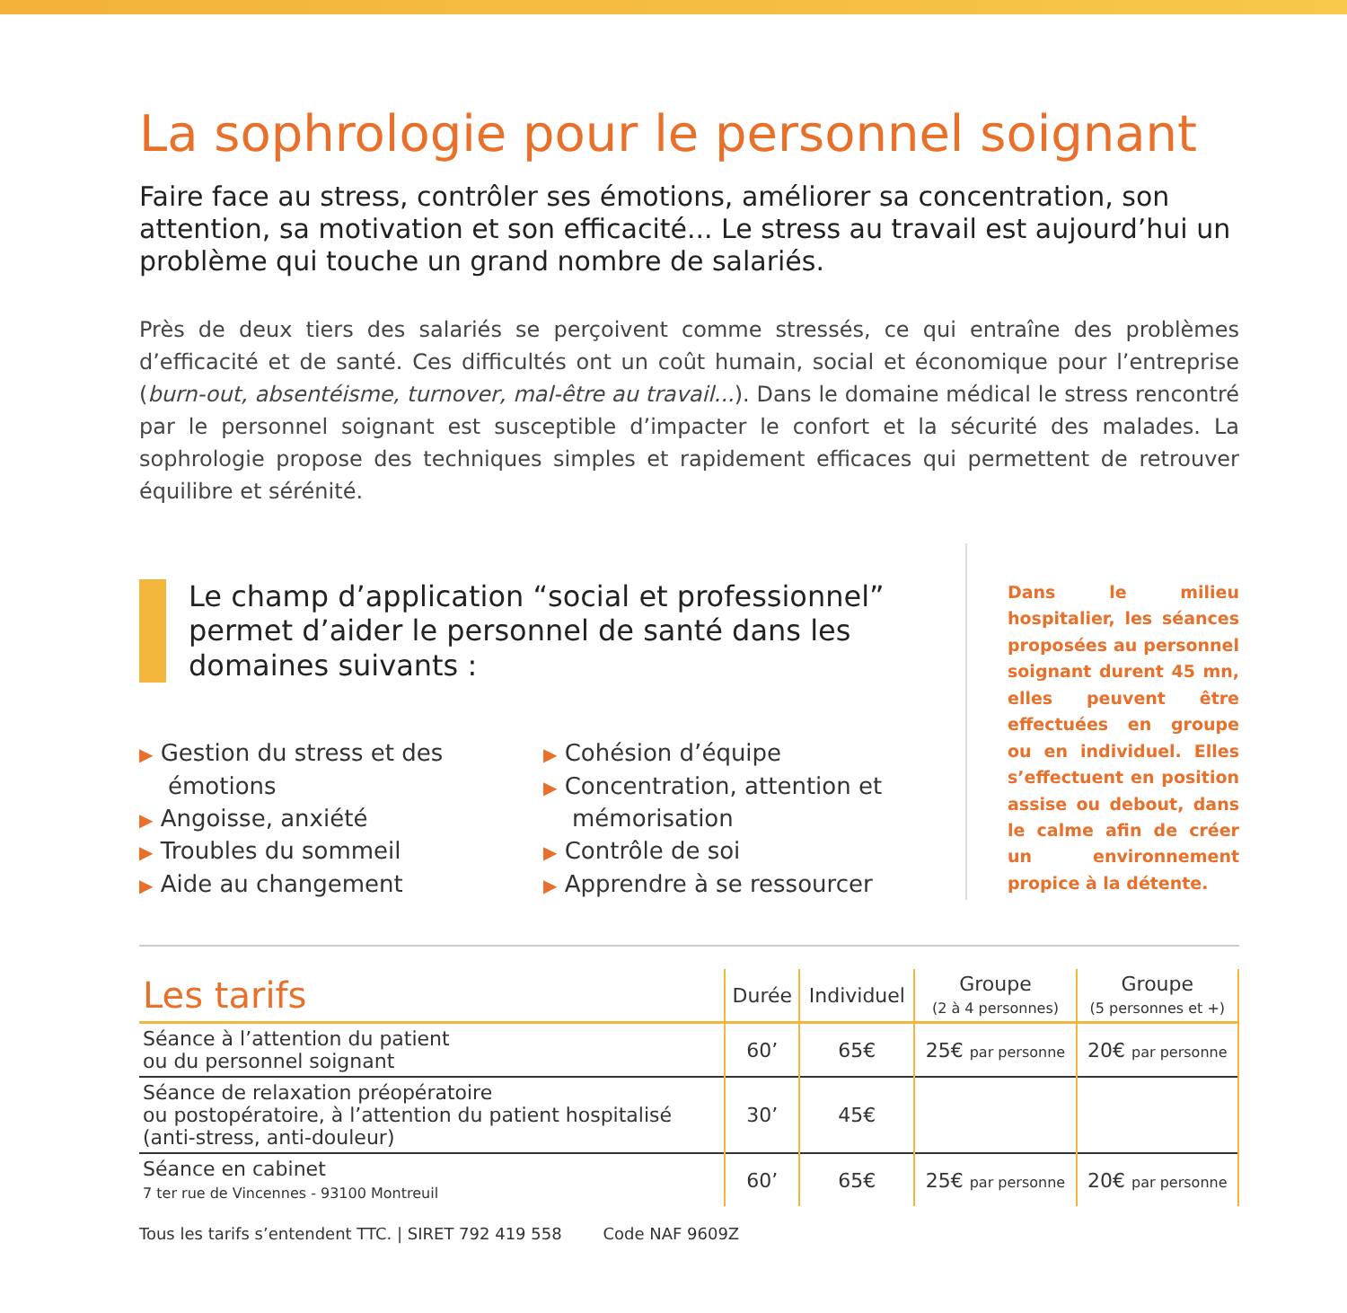La sophrologie pour le personnel soignant
Faire face au stress, contrôler ses émotions, améliorer sa concentration, son attention, sa motivation et son efficacité... Le stress au travail est aujourd’hui un problème qui touche un grand nombre de salariés.
Près de deux tiers des salariés se perçoivent comme stressés, ce qui entraîne des problèmes d’efficacité et de santé. Ces difficultés ont un coût humain, social et économique pour l’entreprise (burn-out, absentéisme, turnover, mal-être au travail...). Dans le domaine médical le stress rencontré par le personnel soignant est susceptible d’impacter le confort et la sécurité des malades. La sophrologie propose des techniques simples et rapidement efficaces qui permettent de retrouver équilibre et sérénité.
Le champ d’application “social et professionnel” permet d’aider le personnel de santé dans les domaines suivants :
▶ Gestion du stress et des émotions
▶ Angoisse, anxiété
▶ Troubles du sommeil
▶ Aide au changement
▶ Cohésion d’équipe
▶ Concentration, attention et mémorisation
▶ Contrôle de soi
▶ Apprendre à se ressourcer
Dans le milieu hospitalier, les séances proposées au personnel soignant durent 45 mn, elles peuvent être effectuées en groupe ou en individuel. Elles s’effectuent en position assise ou debout, dans le calme afin de créer un environnement propice à la détente.
| Les tarifs | Durée | Individuel | Groupe (2 à 4 personnes) | Groupe (5 personnes et +) |
| --- | --- | --- | --- | --- |
| Séance à l’attention du patient ou du personnel soignant | 60’ | 65€ | 25€ par personne | 20€ par personne |
| Séance de relaxation préopératoire ou postopératoire, à l’attention du patient hospitalisé (anti-stress, anti-douleur) | 30’ | 45€ | | |
| Séance en cabinet 7 ter rue de Vincennes - 93100 Montreuil | 60’ | 65€ | 25€ par personne | 20€ par personne |
Tous les tarifs s’entendent TTC. | SIRET 792 419 558 Code NAF 9609Z